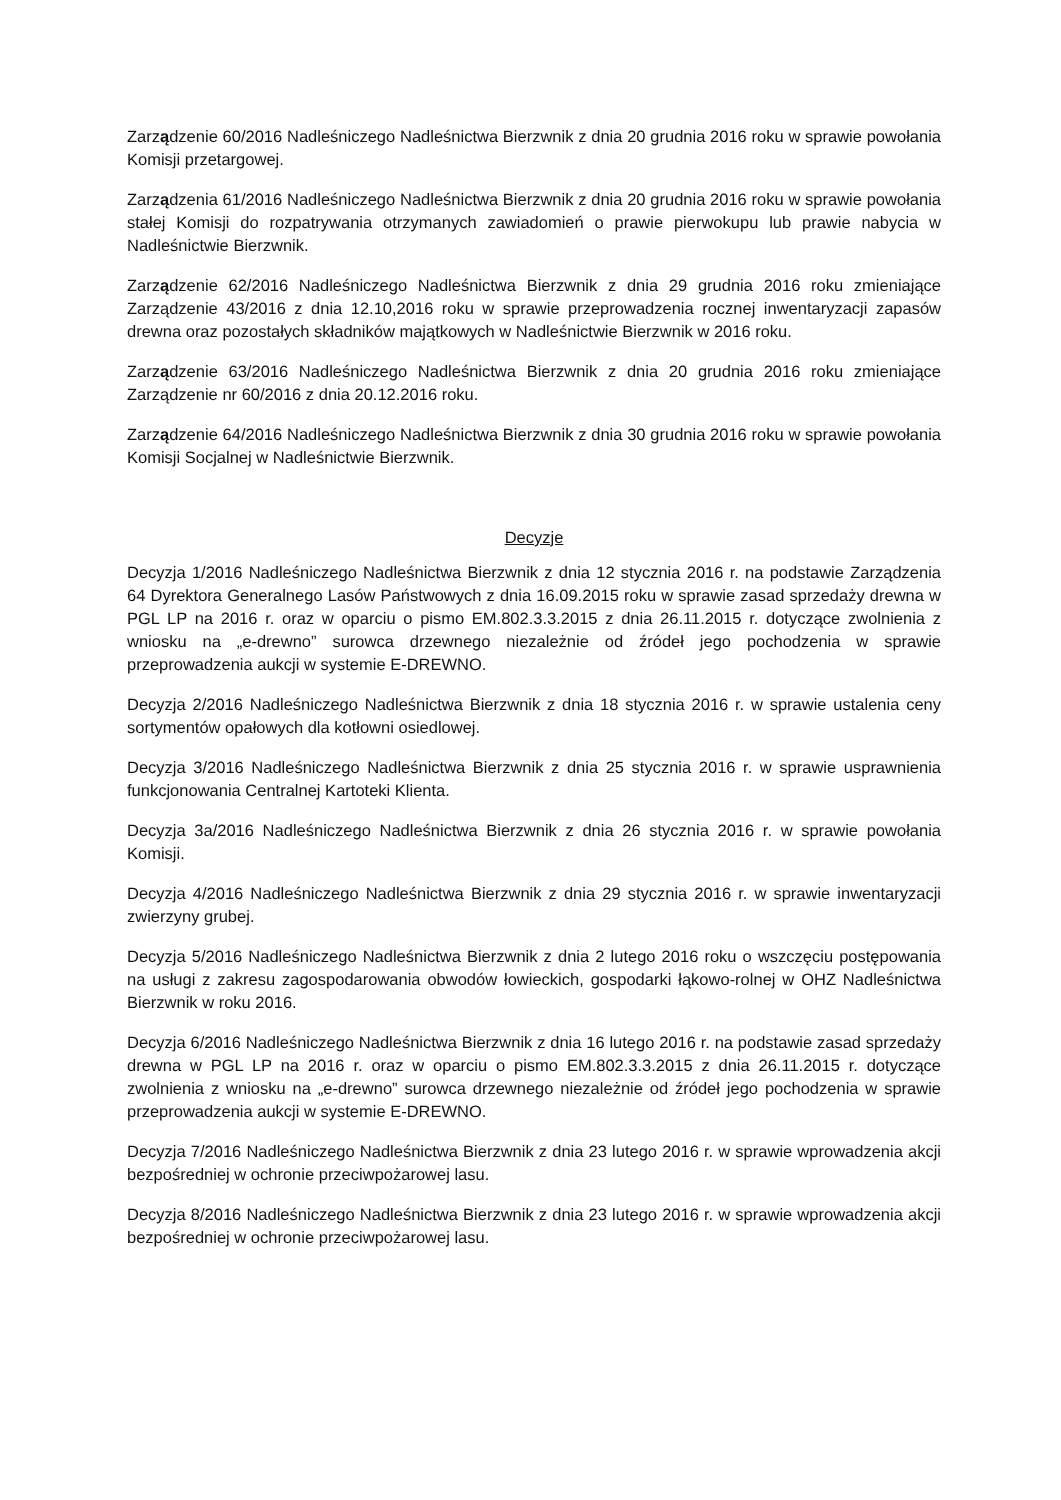Zarządzenie 60/2016 Nadleśniczego Nadleśnictwa Bierzwnik z dnia 20 grudnia 2016 roku w sprawie powołania Komisji przetargowej.
Zarządzenia 61/2016 Nadleśniczego Nadleśnictwa Bierzwnik z dnia 20 grudnia 2016 roku w sprawie powołania stałej Komisji do rozpatrywania otrzymanych zawiadomień o prawie pierwokupu lub prawie nabycia w Nadleśnictwie Bierzwnik.
Zarządzenie 62/2016 Nadleśniczego Nadleśnictwa Bierzwnik z dnia 29 grudnia 2016 roku zmieniające Zarządzenie 43/2016 z dnia 12.10,2016 roku w sprawie przeprowadzenia rocznej inwentaryzacji zapasów drewna oraz pozostałych składników majątkowych w Nadleśnictwie Bierzwnik w 2016 roku.
Zarządzenie 63/2016 Nadleśniczego Nadleśnictwa Bierzwnik z dnia 20 grudnia 2016 roku zmieniające Zarządzenie nr 60/2016 z dnia 20.12.2016 roku.
Zarządzenie 64/2016 Nadleśniczego Nadleśnictwa Bierzwnik z dnia 30 grudnia 2016 roku w sprawie powołania Komisji Socjalnej w Nadleśnictwie Bierzwnik.
Decyzje
Decyzja 1/2016 Nadleśniczego Nadleśnictwa Bierzwnik z dnia 12 stycznia 2016 r. na podstawie Zarządzenia 64 Dyrektora Generalnego Lasów Państwowych z dnia 16.09.2015 roku w sprawie zasad sprzedaży drewna w PGL LP na 2016 r. oraz w oparciu o pismo EM.802.3.3.2015 z dnia 26.11.2015 r. dotyczące zwolnienia z wniosku na „e-drewno” surowca drzewnego niezależnie od źródeł jego pochodzenia w sprawie przeprowadzenia aukcji w systemie E-DREWNO.
Decyzja 2/2016 Nadleśniczego Nadleśnictwa Bierzwnik z dnia 18 stycznia 2016 r. w sprawie ustalenia ceny sortymentów opałowych dla kotłowni osiedlowej.
Decyzja 3/2016 Nadleśniczego Nadleśnictwa Bierzwnik z dnia 25 stycznia 2016 r. w sprawie usprawnienia funkcjonowania Centralnej Kartoteki Klienta.
Decyzja 3a/2016 Nadleśniczego Nadleśnictwa Bierzwnik z dnia 26 stycznia 2016 r. w sprawie powołania Komisji.
Decyzja 4/2016 Nadleśniczego Nadleśnictwa Bierzwnik z dnia 29 stycznia 2016 r. w sprawie inwentaryzacji zwierzyny grubej.
Decyzja 5/2016 Nadleśniczego Nadleśnictwa Bierzwnik z dnia 2 lutego 2016 roku o wszczęciu postępowania na usługi z zakresu zagospodarowania obwodów łowieckich, gospodarki łąkowo-rolnej w OHZ Nadleśnictwa Bierzwnik w roku 2016.
Decyzja 6/2016 Nadleśniczego Nadleśnictwa Bierzwnik z dnia 16 lutego 2016 r. na podstawie zasad sprzedaży drewna w PGL LP na 2016 r. oraz w oparciu o pismo EM.802.3.3.2015 z dnia 26.11.2015 r. dotyczące zwolnienia z wniosku na „e-drewno” surowca drzewnego niezależnie od źródeł jego pochodzenia w sprawie przeprowadzenia aukcji w systemie E-DREWNO.
Decyzja 7/2016 Nadleśniczego Nadleśnictwa Bierzwnik z dnia 23 lutego 2016 r. w sprawie wprowadzenia akcji bezpośredniej w ochronie przeciwpożarowej lasu.
Decyzja 8/2016 Nadleśniczego Nadleśnictwa Bierzwnik z dnia 23 lutego 2016 r. w sprawie wprowadzenia akcji bezpośredniej w ochronie przeciwpożarowej lasu.